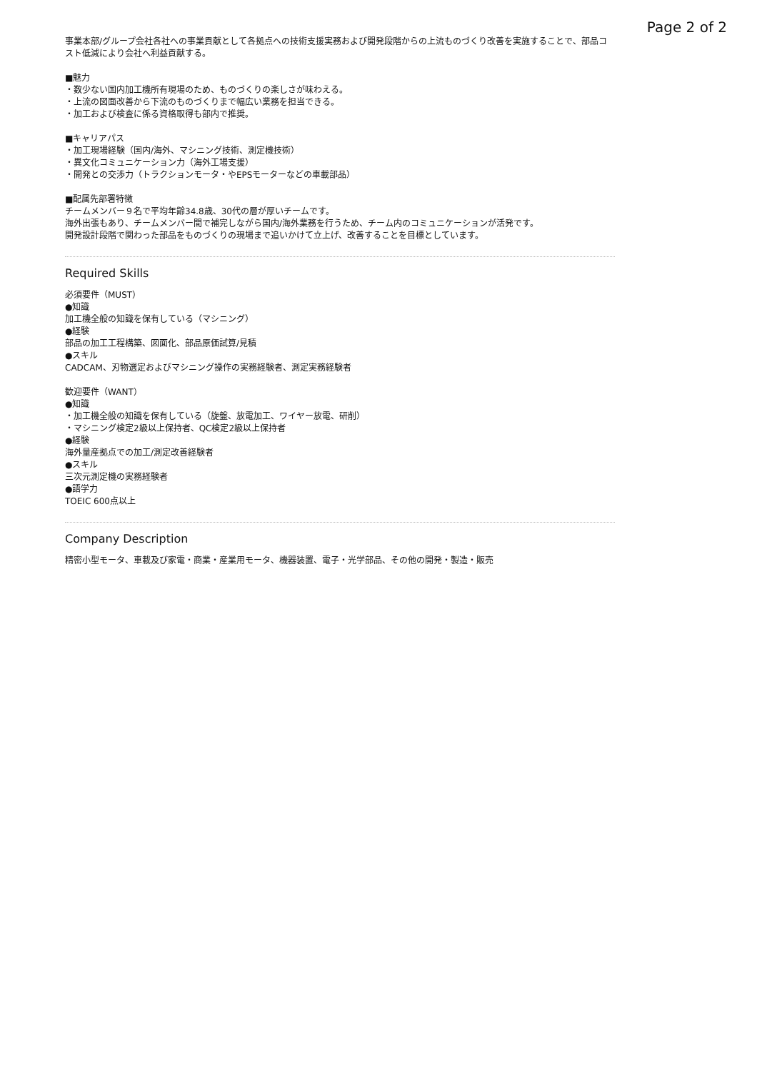Page 2 of 2
事業本部/グループ会社各社への事業貢献として各拠点への技術支援実務および開発段階からの上流ものづくり改善を実施することで、部品コスト低減により会社へ利益貢献する。
■魅力
・数少ない国内加工機所有現場のため、ものづくりの楽しさが味わえる。
・上流の図面改善から下流のものづくりまで幅広い業務を担当できる。
・加工および検査に係る資格取得も部内で推奨。
■キャリアパス
・加工現場経験（国内/海外、マシニング技術、測定機技術）
・異文化コミュニケーション力（海外工場支援）
・開発との交渉力（トラクションモータ・やEPSモーターなどの車載部品）
■配属先部署特徴
チームメンバー９名で平均年齢34.8歳、30代の層が厚いチームです。
海外出張もあり、チームメンバー間で補完しながら国内/海外業務を行うため、チーム内のコミュニケーションが活発です。
開発設計段階で関わった部品をものづくりの現場まで追いかけて立上げ、改善することを目標としています。
Required Skills
必須要件（MUST）
●知識
加工機全般の知識を保有している（マシニング）
●経験
部品の加工工程構築、図面化、部品原価試算/見積
●スキル
CADCAM、刃物選定およびマシニング操作の実務経験者、測定実務経験者
歓迎要件（WANT）
●知識
・加工機全般の知識を保有している（旋盤、放電加工、ワイヤー放電、研削）
・マシニング検定2級以上保持者、QC検定2級以上保持者
●経験
海外量産拠点での加工/測定改善経験者
●スキル
三次元測定機の実務経験者
●語学力
TOEIC 600点以上
Company Description
精密小型モータ、車載及び家電・商業・産業用モータ、機器装置、電子・光学部品、その他の開発・製造・販売